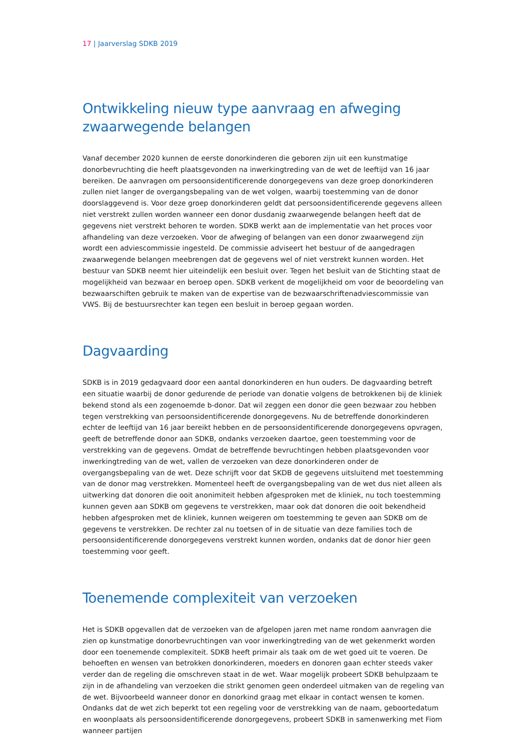17 | Jaarverslag SDKB 2019
Ontwikkeling nieuw type aanvraag en afweging zwaarwegende belangen
Vanaf december 2020 kunnen de eerste donorkinderen die geboren zijn uit een kunstmatige donorbevruchting die heeft plaatsgevonden na inwerkingtreding van de wet de leeftijd van 16 jaar bereiken. De aanvragen om persoonsidentificerende donorgegevens van deze groep donorkinderen zullen niet langer de overgangsbepaling van de wet volgen, waarbij toestemming van de donor doorslaggevend is. Voor deze groep donorkinderen geldt dat persoonsidentificerende gegevens alleen niet verstrekt zullen worden wanneer een donor dusdanig zwaarwegende belangen heeft dat de gegevens niet verstrekt behoren te worden. SDKB werkt aan de implementatie van het proces voor afhandeling van deze verzoeken. Voor de afweging of belangen van een donor zwaarwegend zijn wordt een adviescommissie ingesteld. De commissie adviseert het bestuur of de aangedragen zwaarwegende belangen meebrengen dat de gegevens wel of niet verstrekt kunnen worden. Het bestuur van SDKB neemt hier uiteindelijk een besluit over. Tegen het besluit van de Stichting staat de mogelijkheid van bezwaar en beroep open. SDKB verkent de mogelijkheid om voor de beoordeling van bezwaarschiften gebruik te maken van de expertise van de bezwaarschriftenadviescommissie van VWS. Bij de bestuursrechter kan tegen een besluit in beroep gegaan worden.
Dagvaarding
SDKB is in 2019 gedagvaard door een aantal donorkinderen en hun ouders. De dagvaarding betreft een situatie waarbij de donor gedurende de periode van donatie volgens de betrokkenen bij de kliniek bekend stond als een zogenoemde b-donor. Dat wil zeggen een donor die geen bezwaar zou hebben tegen verstrekking van persoonsidentificerende donorgegevens. Nu de betreffende donorkinderen echter de leeftijd van 16 jaar bereikt hebben en de persoonsidentificerende donorgegevens opvragen, geeft de betreffende donor aan SDKB, ondanks verzoeken daartoe, geen toestemming voor de verstrekking van de gegevens. Omdat de betreffende bevruchtingen hebben plaatsgevonden voor inwerkingtreding van de wet, vallen de verzoeken van deze donorkinderen onder de overgangsbepaling van de wet. Deze schrijft voor dat SKDB de gegevens uitsluitend met toestemming van de donor mag verstrekken. Momenteel heeft de overgangsbepaling van de wet dus niet alleen als uitwerking dat donoren die ooit anonimiteit hebben afgesproken met de kliniek, nu toch toestemming kunnen geven aan SDKB om gegevens te verstrekken, maar ook dat donoren die ooit bekendheid hebben afgesproken met de kliniek, kunnen weigeren om toestemming te geven aan SDKB om de gegevens te verstrekken. De rechter zal nu toetsen of in de situatie van deze families toch de persoonsidentificerende donorgegevens verstrekt kunnen worden, ondanks dat de donor hier geen toestemming voor geeft.
Toenemende complexiteit van verzoeken
Het is SDKB opgevallen dat de verzoeken van de afgelopen jaren met name rondom aanvragen die zien op kunstmatige donorbevruchtingen van voor inwerkingtreding van de wet gekenmerkt worden door een toenemende complexiteit. SDKB heeft primair als taak om de wet goed uit te voeren. De behoeften en wensen van betrokken donorkinderen, moeders en donoren gaan echter steeds vaker verder dan de regeling die omschreven staat in de wet. Waar mogelijk probeert SDKB behulpzaam te zijn in de afhandeling van verzoeken die strikt genomen geen onderdeel uitmaken van de regeling van de wet. Bijvoorbeeld wanneer donor en donorkind graag met elkaar in contact wensen te komen. Ondanks dat de wet zich beperkt tot een regeling voor de verstrekking van de naam, geboortedatum en woonplaats als persoonsidentificerende donorgegevens, probeert SDKB in samenwerking met Fiom wanneer partijen